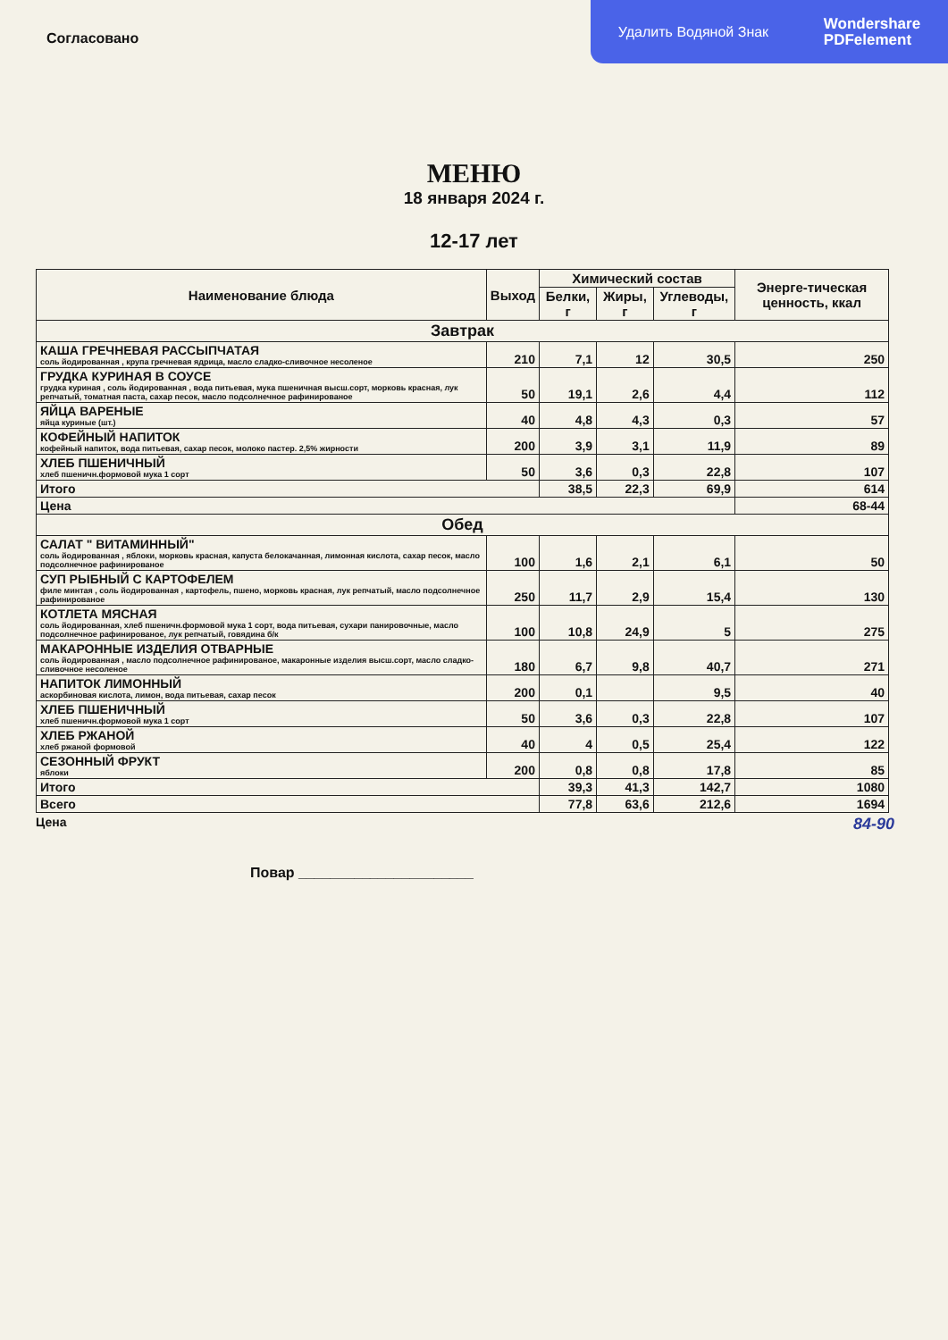Удалить Водяной Знак Wondershare
PDFelement
Согласовано
МЕНЮ
18 января 2024 г.
12-17 лет
| Наименование блюда | Выход | Химический состав | | | Энерге-тическая ценность, ккал |
| --- | --- | --- | --- | --- | --- |
| | | Белки, г | Жиры, г | Углеводы, г | |
| Завтрак | | | | | |
| КАША ГРЕЧНЕВАЯ РАССЫПЧАТАЯ соль йодированная , крупа гречневая ядрица, масло сладко-сливочное несоленое | 210 | 7,1 | 12 | 30,5 | 250 |
| ГРУДКА КУРИНАЯ В СОУСЕ грудка куриная , соль йодированная , вода питьевая, мука пшеничная высш.сорт, морковь красная, лук репчатый, томатная паста, сахар песок, масло подсолнечное рафинированое | 50 | 19,1 | 2,6 | 4,4 | 112 |
| ЯЙЦА ВАРЕНЫЕ яйца куриные (шт.) | 40 | 4,8 | 4,3 | 0,3 | 57 |
| КОФЕЙНЫЙ НАПИТОК кофейный напиток, вода питьевая, сахар песок, молоко пастер. 2,5% жирности | 200 | 3,9 | 3,1 | 11,9 | 89 |
| ХЛЕБ ПШЕНИЧНЫЙ хлеб пшеничн.формовой мука 1 сорт | 50 | 3,6 | 0,3 | 22,8 | 107 |
| Итого | | 38,5 | 22,3 | 69,9 | 614 |
| Цена | | | | | 68-44 |
| Обед | | | | | |
| САЛАТ " ВИТАМИННЫЙ" соль йодированная , яблоки, морковь красная, капуста белокачанная, лимонная кислота, сахар песок, масло подсолнечное рафинированое | 100 | 1,6 | 2,1 | 6,1 | 50 |
| СУП РЫБНЫЙ С КАРТОФЕЛЕМ филе минтая , соль йодированная , картофель, пшено, морковь красная, лук репчатый, масло подсолнечное рафинированое | 250 | 11,7 | 2,9 | 15,4 | 130 |
| КОТЛЕТА МЯСНАЯ соль йодированная, хлеб пшеничн.формовой мука 1 сорт, вода питьевая, сухари панировочные, масло подсолнечное рафинированое, лук репчатый, говядина б/к | 100 | 10,8 | 24,9 | 5 | 275 |
| МАКАРОННЫЕ ИЗДЕЛИЯ ОТВАРНЫЕ соль йодированная , масло подсолнечное рафинированое, макаронные изделия высш.сорт, масло сладко-сливочное несоленое | 180 | 6,7 | 9,8 | 40,7 | 271 |
| НАПИТОК ЛИМОННЫЙ аскорбиновая кислота, лимон, вода питьевая, сахар песок | 200 | 0,1 | | 9,5 | 40 |
| ХЛЕБ ПШЕНИЧНЫЙ хлеб пшеничн.формовой мука 1 сорт | 50 | 3,6 | 0,3 | 22,8 | 107 |
| ХЛЕБ РЖАНОЙ хлеб ржаной формовой | 40 | 4 | 0,5 | 25,4 | 122 |
| СЕЗОННЫЙ ФРУКТ яблоки | 200 | 0,8 | 0,8 | 17,8 | 85 |
| Итого | | 39,3 | 41,3 | 142,7 | 1080 |
| Всего | | 77,8 | 63,6 | 212,6 | 1694 |
Цена 84-90
Повар ______________________